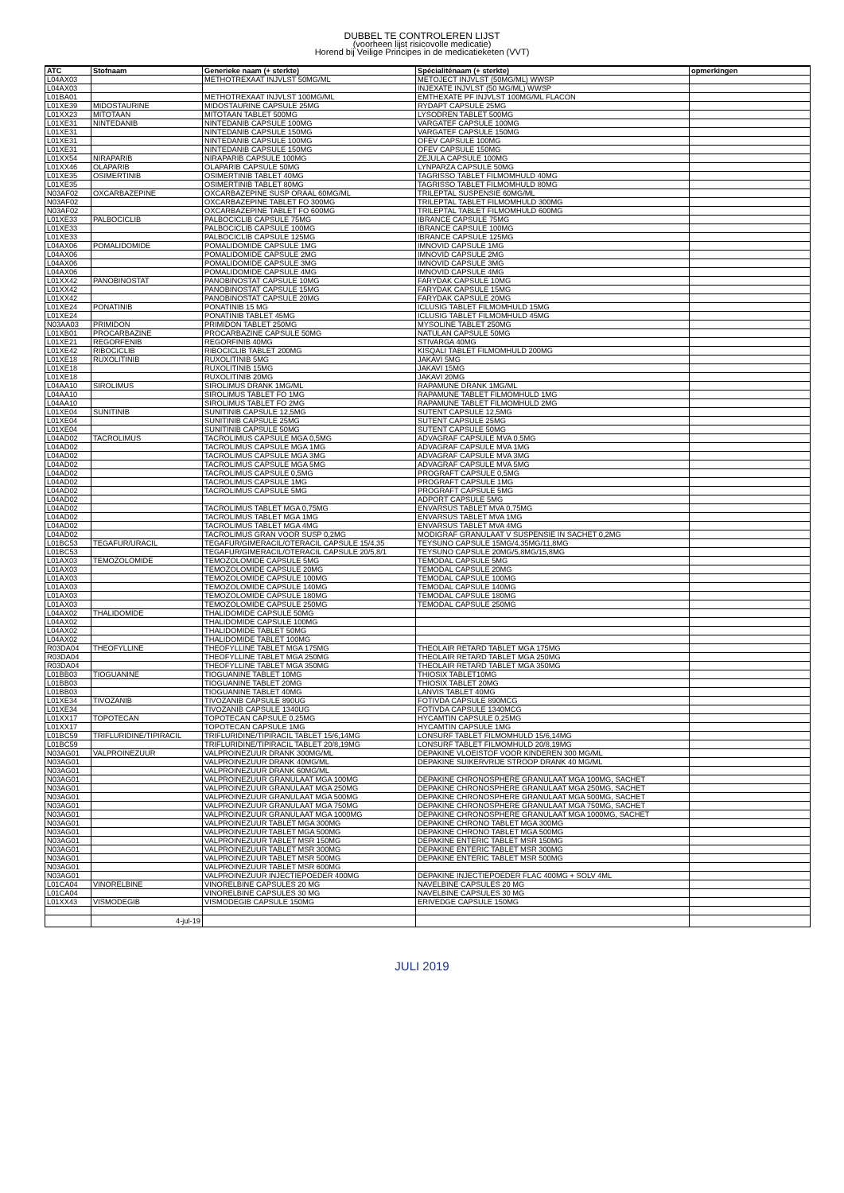DUBBEL TE CONTROLEREN LIJST
(voorheen lijst risicovolle medicatie)
Horend bij Veilige Principes in de medicatieketen (VVT)
| ATC | Stofnaam | Generieke naam (+ sterkte) | Spécialiténaam (+ sterkte) | opmerkingen |
| --- | --- | --- | --- | --- |
| L04AX03 | | METHOTREXAAT INJVLST 50MG/ML | METOJECT INJVLST (50MG/ML) WWSP | |
| L04AX03 | | | INJEXATE INJVLST (50 MG/ML) WWSP | |
| L01BA01 | | METHOTREXAAT INJVLST 100MG/ML | EMTHEXATE PF INJVLST 100MG/ML FLACON | |
| L01XE39 | MIDOSTAURINE | MIDOSTAURINE CAPSULE 25MG | RYDAPT CAPSULE 25MG | |
| L01XX23 | MITOTAAN | MITOTAAN TABLET 500MG | LYSODREN TABLET 500MG | |
| L01XE31 | NINTEDANIB | NINTEDANIB CAPSULE 100MG | VARGATEF CAPSULE 100MG | |
| L01XE31 | | NINTEDANIB CAPSULE 150MG | VARGATEF CAPSULE 150MG | |
| L01XE31 | | NINTEDANIB CAPSULE 100MG | OFEV CAPSULE 100MG | |
| L01XE31 | | NINTEDANIB CAPSULE 150MG | OFEV CAPSULE 150MG | |
| L01XX54 | NIRAPARIB | NIRAPARIB CAPSULE 100MG | ZEJULA CAPSULE 100MG | |
| L01XX46 | OLAPARIB | OLAPARIB CAPSULE 50MG | LYNPARZA CAPSULE 50MG | |
| L01XE35 | OSIMERTINIB | OSIMERTINIB TABLET 40MG | TAGRISSO TABLET FILMOMHULD 40MG | |
| L01XE35 | | OSIMERTINIB TABLET 80MG | TAGRISSO TABLET FILMOMHULD 80MG | |
| N03AF02 | OXCARBAZEPINE | OXCARBAZEPINE SUSP ORAAL 60MG/ML | TRILEPTAL SUSPENSIE 60MG/ML | |
| N03AF02 | | OXCARBAZEPINE TABLET FO 300MG | TRILEPTAL TABLET FILMOMHULD 300MG | |
| N03AF02 | | OXCARBAZEPINE TABLET FO 600MG | TRILEPTAL TABLET FILMOMHULD 600MG | |
| L01XE33 | PALBOCICLIB | PALBOCICLIB CAPSULE 75MG | IBRANCE CAPSULE 75MG | |
| L01XE33 | | PALBOCICLIB CAPSULE 100MG | IBRANCE CAPSULE 100MG | |
| L01XE33 | | PALBOCICLIB CAPSULE 125MG | IBRANCE CAPSULE 125MG | |
| L04AX06 | POMALIDOMIDE | POMALIDOMIDE CAPSULE 1MG | IMNOVID CAPSULE 1MG | |
| L04AX06 | | POMALIDOMIDE CAPSULE 2MG | IMNOVID CAPSULE 2MG | |
| L04AX06 | | POMALIDOMIDE CAPSULE 3MG | IMNOVID CAPSULE 3MG | |
| L04AX06 | | POMALIDOMIDE CAPSULE 4MG | IMNOVID CAPSULE 4MG | |
| L01XX42 | PANOBINOSTAT | PANOBINOSTAT CAPSULE 10MG | FARYDAK CAPSULE 10MG | |
| L01XX42 | | PANOBINOSTAT CAPSULE 15MG | FARYDAK CAPSULE 15MG | |
| L01XX42 | | PANOBINOSTAT CAPSULE 20MG | FARYDAK CAPSULE 20MG | |
| L01XE24 | PONATINIB | PONATINIB 15 MG | ICLUSIG TABLET FILMOMHULD 15MG | |
| L01XE24 | | PONATINIB TABLET 45MG | ICLUSIG TABLET FILMOMHULD 45MG | |
| N03AA03 | PRIMIDON | PRIMIDON TABLET 250MG | MYSOLINE TABLET 250MG | |
| L01XB01 | PROCARBAZINE | PROCARBAZINE CAPSULE 50MG | NATULAN CAPSULE 50MG | |
| L01XE21 | REGORFENIB | REGORFINIB 40MG | STIVARGA 40MG | |
| L01XE42 | RIBOCICLIB | RIBOCICLIB TABLET 200MG | KISQALI TABLET FILMOMHULD 200MG | |
| L01XE18 | RUXOLITINIB | RUXOLITINIB 5MG | JAKAVI 5MG | |
| L01XE18 | | RUXOLITINIB 15MG | JAKAVI 15MG | |
| L01XE18 | | RUXOLITINIB 20MG | JAKAVI 20MG | |
| L04AA10 | SIROLIMUS | SIROLIMUS DRANK 1MG/ML | RAPAMUNE DRANK 1MG/ML | |
| L04AA10 | | SIROLIMUS TABLET FO 1MG | RAPAMUNE TABLET FILMOMHULD 1MG | |
| L04AA10 | | SIROLIMUS TABLET FO 2MG | RAPAMUNE TABLET FILMOMHULD 2MG | |
| L01XE04 | SUNITINIB | SUNITINIB CAPSULE 12,5MG | SUTENT CAPSULE 12,5MG | |
| L01XE04 | | SUNITINIB CAPSULE 25MG | SUTENT CAPSULE 25MG | |
| L01XE04 | | SUNITINIB CAPSULE 50MG | SUTENT CAPSULE 50MG | |
| L04AD02 | TACROLIMUS | TACROLIMUS CAPSULE MGA 0,5MG | ADVAGRAF CAPSULE MVA 0,5MG | |
| L04AD02 | | TACROLIMUS CAPSULE MGA 1MG | ADVAGRAF CAPSULE MVA 1MG | |
| L04AD02 | | TACROLIMUS CAPSULE MGA 3MG | ADVAGRAF CAPSULE MVA 3MG | |
| L04AD02 | | TACROLIMUS CAPSULE MGA 5MG | ADVAGRAF CAPSULE MVA 5MG | |
| L04AD02 | | TACROLIMUS CAPSULE 0,5MG | PROGRAFT CAPSULE 0,5MG | |
| L04AD02 | | TACROLIMUS CAPSULE 1MG | PROGRAFT CAPSULE 1MG | |
| L04AD02 | | TACROLIMUS CAPSULE 5MG | PROGRAFT CAPSULE 5MG | |
| L04AD02 | | | ADPORT CAPSULE 5MG | |
| L04AD02 | | TACROLIMUS TABLET MGA 0,75MG | ENVARSUS TABLET MVA 0,75MG | |
| L04AD02 | | TACROLIMUS TABLET MGA 1MG | ENVARSUS TABLET MVA 1MG | |
| L04AD02 | | TACROLIMUS TABLET MGA 4MG | ENVARSUS TABLET MVA 4MG | |
| L04AD02 | | TACROLIMUS GRAN VOOR SUSP 0,2MG | MODIGRAF GRANULAAT V SUSPENSIE IN SACHET 0,2MG | |
| L01BC53 | TEGAFUR/URACIL | TEGAFUR/GIMERACIL/OTERACIL CAPSULE 15/4,35 | TEYSUNO CAPSULE 15MG/4,35MG/11,8MG | |
| L01BC53 | | TEGAFUR/GIMERACIL/OTERACIL CAPSULE 20/5,8/1 | TEYSUNO CAPSULE 20MG/5,8MG/15,8MG | |
| L01AX03 | TEMOZOLOMIDE | TEMOZOLOMIDE CAPSULE 5MG | TEMODAL CAPSULE 5MG | |
| L01AX03 | | TEMOZOLOMIDE CAPSULE 20MG | TEMODAL CAPSULE 20MG | |
| L01AX03 | | TEMOZOLOMIDE CAPSULE 100MG | TEMODAL CAPSULE 100MG | |
| L01AX03 | | TEMOZOLOMIDE CAPSULE 140MG | TEMODAL CAPSULE 140MG | |
| L01AX03 | | TEMOZOLOMIDE CAPSULE 180MG | TEMODAL CAPSULE 180MG | |
| L01AX03 | | TEMOZOLOMIDE CAPSULE 250MG | TEMODAL CAPSULE 250MG | |
| L04AX02 | THALIDOMIDE | THALIDOMIDE CAPSULE 50MG | | |
| L04AX02 | | THALIDOMIDE CAPSULE 100MG | | |
| L04AX02 | | THALIDOMIDE TABLET 50MG | | |
| L04AX02 | | THALIDOMIDE TABLET 100MG | | |
| R03DA04 | THEOFYLLINE | THEOFYLLINE TABLET MGA 175MG | THEOLAIR RETARD TABLET MGA 175MG | |
| R03DA04 | | THEOFYLLINE TABLET MGA 250MG | THEOLAIR RETARD TABLET MGA 250MG | |
| R03DA04 | | THEOFYLLINE TABLET MGA 350MG | THEOLAIR RETARD TABLET MGA 350MG | |
| L01BB03 | TIOGUANINE | TIOGUANINE TABLET 10MG | THIOSIX TABLET10MG | |
| L01BB03 | | TIOGUANINE TABLET 20MG | THIOSIX TABLET 20MG | |
| L01BB03 | | TIOGUANINE TABLET 40MG | LANVIS TABLET 40MG | |
| L01XE34 | TIVOZANIB | TIVOZANIB CAPSULE 890UG | FOTIVDA CAPSULE 890MCG | |
| L01XE34 | | TIVOZANIB CAPSULE 1340UG | FOTIVDA CAPSULE 1340MCG | |
| L01XX17 | TOPOTECAN | TOPOTECAN CAPSULE 0,25MG | HYCAMTIN CAPSULE 0,25MG | |
| L01XX17 | | TOPOTECAN CAPSULE 1MG | HYCAMTIN CAPSULE 1MG | |
| L01BC59 | TRIFLURIDINE/TIPIRACIL | TRIFLURIDINE/TIPIRACIL TABLET 15/6,14MG | LONSURF TABLET FILMOMHULD 15/6,14MG | |
| L01BC59 | | TRIFLURIDINE/TIPIRACIL TABLET 20/8,19MG | LONSURF TABLET FILMOMHULD 20/8,19MG | |
| N03AG01 | VALPROINEZUUR | VALPROINEZUUR DRANK 300MG/ML | DEPAKINE VLOEISTOF VOOR KINDEREN 300 MG/ML | |
| N03AG01 | | VALPROINEZUUR DRANK 40MG/ML | DEPAKINE SUIKERVRIJE STROOP DRANK 40 MG/ML | |
| N03AG01 | | VALPROINEZUUR DRANK 60MG/ML | | |
| N03AG01 | | VALPROINEZUUR GRANULAAT MGA 100MG | DEPAKINE CHRONOSPHERE GRANULAAT MGA 100MG, SACHET | |
| N03AG01 | | VALPROINEZUUR GRANULAAT MGA 250MG | DEPAKINE CHRONOSPHERE GRANULAAT MGA 250MG, SACHET | |
| N03AG01 | | VALPROINEZUUR GRANULAAT MGA 500MG | DEPAKINE CHRONOSPHERE GRANULAAT MGA 500MG, SACHET | |
| N03AG01 | | VALPROINEZUUR GRANULAAT MGA 750MG | DEPAKINE CHRONOSPHERE GRANULAAT MGA 750MG, SACHET | |
| N03AG01 | | VALPROINEZUUR GRANULAAT MGA 1000MG | DEPAKINE CHRONOSPHERE GRANULAAT MGA 1000MG, SACHET | |
| N03AG01 | | VALPROINEZUUR TABLET MGA 300MG | DEPAKINE CHRONO TABLET MGA 300MG | |
| N03AG01 | | VALPROINEZUUR TABLET MGA 500MG | DEPAKINE CHRONO TABLET MGA 500MG | |
| N03AG01 | | VALPROINEZUUR TABLET MSR 150MG | DEPAKINE ENTERIC TABLET MSR 150MG | |
| N03AG01 | | VALPROINEZUUR TABLET MSR 300MG | DEPAKINE ENTERIC TABLET MSR 300MG | |
| N03AG01 | | VALPROINEZUUR TABLET MSR 500MG | DEPAKINE ENTERIC TABLET MSR 500MG | |
| N03AG01 | | VALPROINEZUUR TABLET MSR 600MG | | |
| N03AG01 | | VALPROINEZUUR INJECTIEPOEDER 400MG | DEPAKINE INJECTIEPOEDER FLAC 400MG + SOLV 4ML | |
| L01CA04 | VINORELBINE | VINORELBINE CAPSULES 20 MG | NAVELBINE CAPSULES 20 MG | |
| L01CA04 | | VINORELBINE CAPSULES 30 MG | NAVELBINE CAPSULES 30 MG | |
| L01XX43 | VISMODEGIB | VISMODEGIB CAPSULE 150MG | ERIVEDGE CAPSULE 150MG | |
| | 4-jul-19 | | | |
JULI 2019